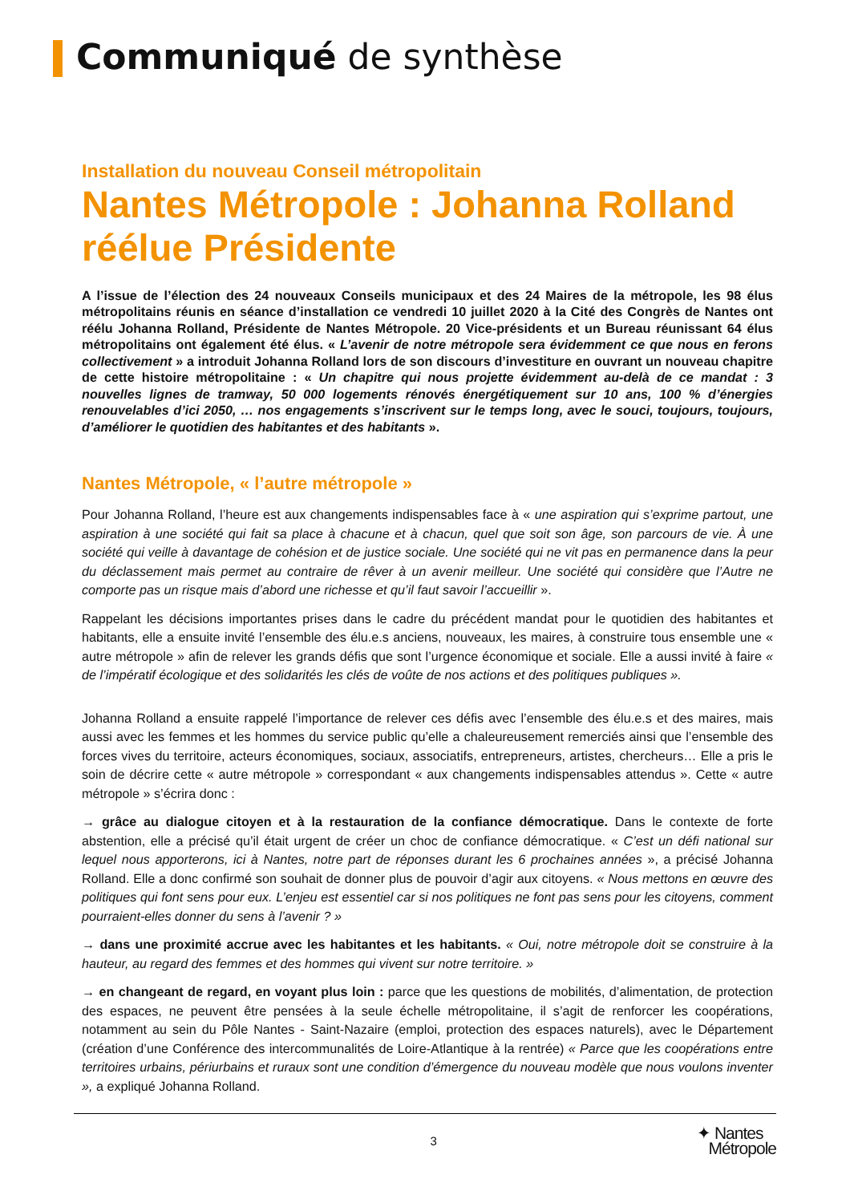Communiqué de synthèse
Installation du nouveau Conseil métropolitain
Nantes Métropole : Johanna Rolland réélue Présidente
A l’issue de l’élection des 24 nouveaux Conseils municipaux et des 24 Maires de la métropole, les 98 élus métropolitains réunis en séance d’installation ce vendredi 10 juillet 2020 à la Cité des Congrès de Nantes ont réélu Johanna Rolland, Présidente de Nantes Métropole. 20 Vice-présidents et un Bureau réunissant 64 élus métropolitains ont également été élus. « L’avenir de notre métropole sera évidemment ce que nous en ferons collectivement » a introduit Johanna Rolland lors de son discours d’investiture en ouvrant un nouveau chapitre de cette histoire métropolitaine : « Un chapitre qui nous projette évidemment au-delà de ce mandat : 3 nouvelles lignes de tramway, 50 000 logements rénovés énergétiquement sur 10 ans, 100 % d’énergies renouvelables d’ici 2050, … nos engagements s’inscrivent sur le temps long, avec le souci, toujours, toujours, d’améliorer le quotidien des habitantes et des habitants ».
Nantes Métropole, « l’autre métropole »
Pour Johanna Rolland, l’heure est aux changements indispensables face à « une aspiration qui s’exprime partout, une aspiration à une société qui fait sa place à chacune et à chacun, quel que soit son âge, son parcours de vie. À une société qui veille à davantage de cohésion et de justice sociale. Une société qui ne vit pas en permanence dans la peur du déclassement mais permet au contraire de rêver à un avenir meilleur. Une société qui considère que l’Autre ne comporte pas un risque mais d’abord une richesse et qu’il faut savoir l’accueillir ».
Rappelant les décisions importantes prises dans le cadre du précédent mandat pour le quotidien des habitantes et habitants, elle a ensuite invité l’ensemble des élu.e.s anciens, nouveaux, les maires, à construire tous ensemble une « autre métropole » afin de relever les grands défis que sont l’urgence économique et sociale. Elle a aussi invité à faire « de l’impératif écologique et des solidarités les clés de voûte de nos actions et des politiques publiques ».
Johanna Rolland a ensuite rappelé l’importance de relever ces défis avec l’ensemble des élu.e.s et des maires, mais aussi avec les femmes et les hommes du service public qu’elle a chaleureusement remerciés ainsi que l’ensemble des forces vives du territoire, acteurs économiques, sociaux, associatifs, entrepreneurs, artistes, chercheurs… Elle a pris le soin de décrire cette « autre métropole » correspondant « aux changements indispensables attendus ». Cette « autre métropole » s’écrira donc :
→ grâce au dialogue citoyen et à la restauration de la confiance démocratique. Dans le contexte de forte abstention, elle a précisé qu’il était urgent de créer un choc de confiance démocratique. « C’est un défi national sur lequel nous apporterons, ici à Nantes, notre part de réponses durant les 6 prochaines années », a précisé Johanna Rolland. Elle a donc confirmé son souhait de donner plus de pouvoir d’agir aux citoyens. « Nous mettons en œuvre des politiques qui font sens pour eux. L’enjeu est essentiel car si nos politiques ne font pas sens pour les citoyens, comment pourraient-elles donner du sens à l’avenir ? »
→ dans une proximité accrue avec les habitantes et les habitants. « Oui, notre métropole doit se construire à la hauteur, au regard des femmes et des hommes qui vivent sur notre territoire. »
→ en changeant de regard, en voyant plus loin : parce que les questions de mobilités, d’alimentation, de protection des espaces, ne peuvent être pensées à la seule échelle métropolitaine, il s’agit de renforcer les coopérations, notamment au sein du Pôle Nantes - Saint-Nazaire (emploi, protection des espaces naturels), avec le Département (création d’une Conférence des intercommunalités de Loire-Atlantique à la rentrée) « Parce que les coopérations entre territoires urbains, périurbains et ruraux sont une condition d’émergence du nouveau modèle que nous voulons inventer », a expliqué Johanna Rolland.
3 ✦ Nantes
Métropole